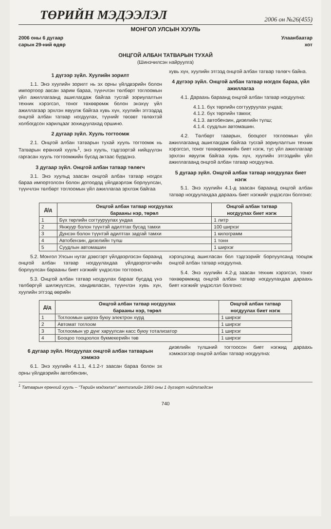ТӨРИЙН МЭДЭЭЛЭЛ 2006 он №26(455)
МОНГОЛ УЛСЫН ХУУЛЬ
2006 оны 6 дугаар
сарын 29-ний өдөр Улаанбаатар
хот
ОНЦГОЙ АЛБАН ТАТВАРЫН ТУХАЙ
(Шинэчилсэн найруулга)
1 дүгээр зүйл. Хуулийн зорилт
1.1. Энэ хуулийн зорилт нь эх орны үйлдвэрийн болон импортоор авсан зарим бараа, түүнчлэн төлбөрт тоглоомын үйл ажиллагаанд ашиглагдаж байгаа тусгай зориулалтын техник хэрэгсэл, тоног төхөөрөмж болон энэхүү үйл ажиллагаар эрхлэн явуулж байгаа хувь хүн, хуулийн этгээдэд онцгой албан татвар ногдуулах, түүнийг төсөвт төлөхтэй холбогдсон харилцааг зохицуулахад оршино.
2 дугаар зүйл. Хууль тогтоомж
2.1. Онцгой албан татварын тухай хууль тогтоомж нь Татварын ерөнхий хууль<sup>1</sup>, энэ хууль, тэдгээртэй нийцүүлэн гаргасан хууль тогтоомжийн бусад актаас бүрдэнэ.
3 дугаар зүйл. Онцгой албан татвар төлөгч
3.1. Энэ хуульд заасан онцгой албан татвар ногдох бараа импортолсон болон дотоодод үйлдвэрлэж борлуулсан, түүнчлэн төлбөрт тоглоомын үйл ажиллагаа эрхлэж байгаа
хувь хүн, хуулийн этгээд онцгой албан татвар төлөгч байна.
4 дүгээр зүйл. Онцгой албан татвар ногдох бараа, үйл ажиллагаа
4.1. Дараахь бараанд онцгой албан татвар ногдуулна:
4.1.1. бүх төрлийн согтууруулах ундаа;
4.1.2. бүх төрлийн тамхи;
4.1.3. автобензин, дизелийн түлш;
4.1.4. суудлын автомашин.
4.2. Төлбөрт тааврын, бооцоот тоглоомын үйл ажиллагаанд ашиглагдаж байгаа тусгай зориулалтын техник хэрэгсэл, тоног төхөөрөмжийн биет нэгж, тус үйл ажиллагаар эрхлэн явуулж байгаа хувь хүн, хуулийн этгээдийн үйл ажиллагаанд онцгой албан татвар ногдуулна.
5 дугаар зүйл. Онцгой албан татвар ногдуулах биет нэгж
5.1. Энэ хуулийн 4.1-д заасан бараанд онцгой албан татвар ногдуулахдаа дараахь биет нэгжийг үндэслэн болгоно:
| Д/д | Онцгой албан татвар ногдуулах барааны нэр, төрөл | Онцгой албан татвар ногдуулах биет нэгж |
| --- | --- | --- |
| 1 | Бүх төрлийн согтууруулах ундаа | 1 литр |
| 2 | Янжуур болон түүнтэй адилтгах бусад тамхи | 100 ширхэг |
| 3 | Дүнсэн болон түүнтэй адилтгах задгай тамхи | 1 килограмм |
| 4 | Автобензин, дизелийн түлш | 1 тонн |
| 5 | Суудлын автомашин | 1 ширхэг |
5.2. Монгол Улсын нутаг дэвсгэрт үйлдвэрлэсэн бараанд онцгой албан татвар ногдуулахдаа үйлдвэрлэгчийн борлуулсан барааны биет нэгжийг үндэслэн тогтооно.
5.3. Онцгой албан татвар ногдуулах барааг бусдад үнэ төлбөргүй шилжүүлсэн, хандивласан, түүнчлэн хувь хүн, хуулийн этгээд өөрийн
хэрэгцээнд ашигласан бол тэдгээрийг борлуулсанд тооцож онцгой албан татвар ногдуулна.
5.4. Энэ хуулийн 4.2-д заасан техник хэрэгсэл, тоног төхөөрөмжид онцгой албан татвар ногдуулахдаа дараахь биет нэгжийг үндэслэл болгоно:
| Д/д | Онцгой албан татвар ногдуулах барааны нэр, төрөл | Онцгой албан татвар ногдуулах биет нэгж |
| --- | --- | --- |
| 1 | Тоглоомын ширээ буюу электрон хүрд | 1 ширхэг |
| 2 | Автомат тоглоом | 1 ширхэг |
| 3 | Тоглоомын үр дүнг харуулсан касс буюу тотализатор | 1 ширхэг |
| 4 | Бооцоо тооцоолох букмекерийн төв | 1 ширхэг |
6 дугаар зүйл. Ногдуулах онцгой албан татварын хэмжээ
6.1. Энэ хуулийн 4.1.1, 4.1.2-т заасан бараа болон эх орны үйлдвэрийн автобензин,
дизелийн түлшний тогтоосон биет нэгжид дараахь хэмжээгээр онцгой албан татвар ногдуулна:
<sup>1</sup> Татварын ерөнхий хууль – "Төрийн мэдээлэл" эмхтгэлийн 1993 оны 1 дүгээрт нийтлэгдсэн
740